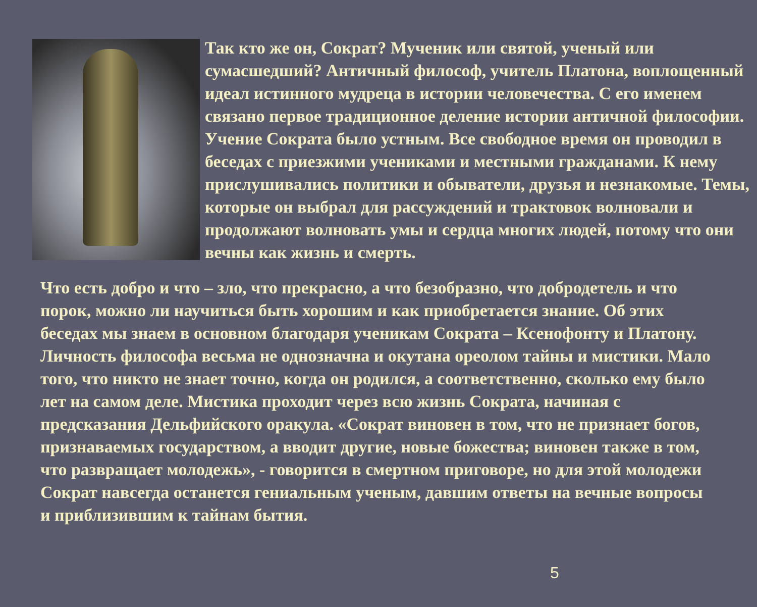Так кто же он, Сократ? Мученик или святой, ученый или сумасшедший? Античный философ, учитель Платона, воплощенный идеал истинного мудреца в истории человечества. С его именем связано первое традиционное деление истории античной философии. Учение Сократа было устным. Все свободное время он проводил в беседах с приезжими учениками и местными гражданами. К нему прислушивались политики и обыватели, друзья и незнакомые. Темы, которые он выбрал для рассуждений и трактовок волновали и продолжают волновать умы и сердца многих людей, потому что они вечны как жизнь и смерть.
Что есть добро и что – зло, что прекрасно, а что безобразно, что добродетель и что порок, можно ли научиться быть хорошим и как приобретается знание. Об этих беседах мы знаем в основном благодаря ученикам Сократа – Ксенофонту и Платону. Личность философа весьма не однозначна и окутана ореолом тайны и мистики. Мало того, что никто не знает точно, когда он родился, а соответственно, сколько ему было лет на самом деле. Мистика проходит через всю жизнь Сократа, начиная с предсказания Дельфийского оракула. «Сократ виновен в том, что не признает богов, признаваемых государством, а вводит другие, новые божества; виновен также в том, что развращает молодежь», - говорится в смертном приговоре, но для этой молодежи Сократ навсегда останется гениальным ученым, давшим ответы на вечные вопросы и приблизившим к тайнам бытия.
5